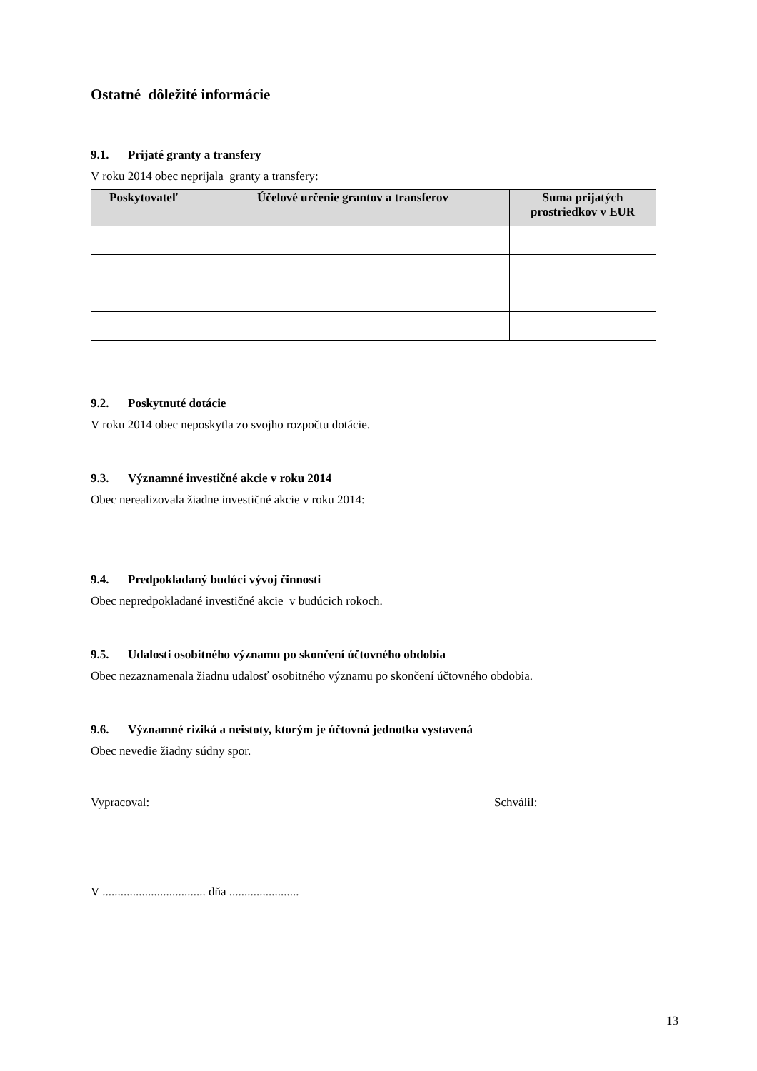Ostatné dôležité informácie
9.1. Prijaté granty a transfery
V roku 2014 obec neprijala granty a transfery:
| Poskytovateľ | Účelové určenie grantov a transferov | Suma prijatých prostriedkov v EUR |
| --- | --- | --- |
9.2. Poskytnuté dotácie
V roku 2014 obec neposkytla zo svojho rozpočtu dotácie.
9.3. Významné investičné akcie v roku 2014
Obec nerealizovala žiadne investičné akcie v roku 2014:
9.4. Predpokladaný budúci vývoj činnosti
Obec nepredpokladané investičné akcie v budúcich rokoch.
9.5. Udalosti osobitného významu po skončení účtovného obdobia
Obec nezaznamenala žiadnu udalosť osobitného významu po skončení účtovného obdobia.
9.6. Významné riziká a neistoty, ktorým je účtovná jednotka vystavená
Obec nevedie žiadny súdny spor.
Vypracoval: Schválil:
V .................................. dňa .......................
13